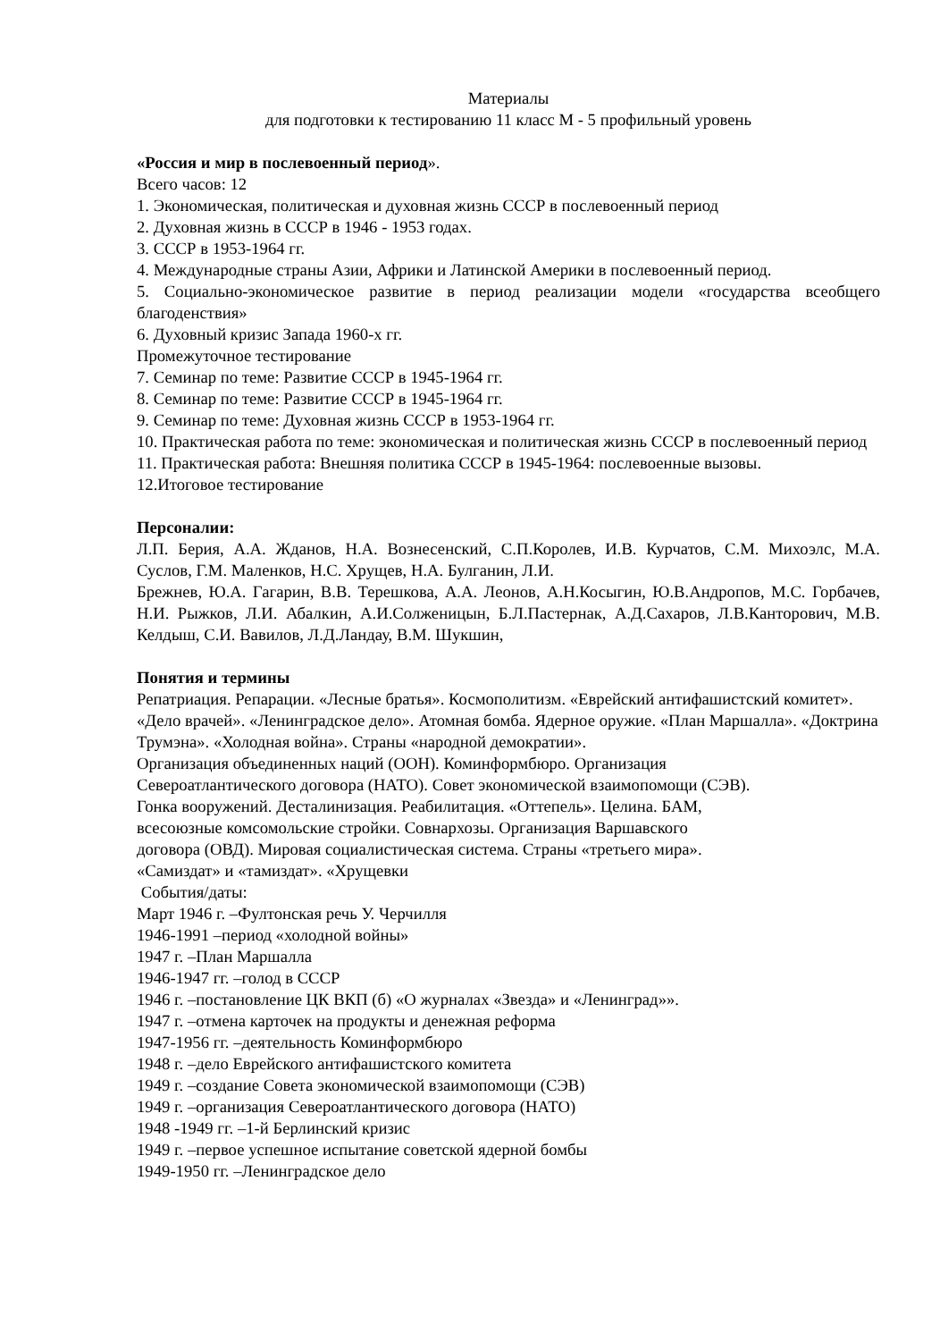Материалы
для подготовки к тестированию 11 класс М - 5 профильный уровень
«Россия и мир в послевоенный период».
Всего часов: 12
1. Экономическая, политическая и духовная жизнь СССР в послевоенный период
2. Духовная жизнь в СССР в 1946 - 1953 годах.
3. СССР в 1953-1964 гг.
4. Международные страны Азии, Африки и Латинской Америки в послевоенный период.
5. Социально-экономическое развитие в период реализации модели «государства всеобщего благоденствия»
6. Духовный кризис Запада 1960-х гг.
Промежуточное тестирование
7. Семинар по теме: Развитие СССР в 1945-1964 гг.
8. Семинар по теме: Развитие СССР в 1945-1964 гг.
9. Семинар по теме: Духовная жизнь СССР в 1953-1964 гг.
10. Практическая работа по теме: экономическая и политическая жизнь СССР в послевоенный период
11. Практическая работа: Внешняя политика СССР в 1945-1964: послевоенные вызовы.
12.Итоговое тестирование
Персоналии:
Л.П. Берия, А.А. Жданов, Н.А. Вознесенский, С.П.Королев, И.В. Курчатов, С.М. Михоэлс, М.А. Суслов, Г.М. Маленков, Н.С. Хрущев, Н.А. Булганин, Л.И.
Брежнев, Ю.А. Гагарин, В.В. Терешкова, А.А. Леонов, А.Н.Косыгин, Ю.В.Андропов, М.С. Горбачев, Н.И. Рыжков, Л.И. Абалкин, А.И.Солженицын, Б.Л.Пастернак, А.Д.Сахаров, Л.В.Канторович, М.В. Келдыш, С.И. Вавилов, Л.Д.Ландау, В.М. Шукшин,
Понятия и термины
Репатриация. Репарации. «Лесные братья». Космополитизм. «Еврейский антифашистский комитет». «Дело врачей». «Ленинградское дело». Атомная бомба. Ядерное оружие. «План Маршалла». «Доктрина Трумэна». «Холодная война». Страны «народной демократии».
Организация объединенных наций (ООН). Коминформбюро. Организация
Североатлантического договора (НАТО). Совет экономической взаимопомощи (СЭВ).
Гонка вооружений. Десталинизация. Реабилитация. «Оттепель». Целина. БАМ,
всесоюзные комсомольские стройки. Совнархозы. Организация Варшавского
договора (ОВД). Мировая социалистическая система. Страны «третьего мира».
«Самиздат» и «тамиздат». «Хрущевки
События/даты:
Март 1946 г. –Фултонская речь У. Черчилля
1946-1991 –период «холодной войны»
1947 г. –План Маршалла
1946-1947 гг. –голод в СССР
1946 г. –постановление ЦК ВКП (б) «О журналах «Звезда» и «Ленинград»».
1947 г. –отмена карточек на продукты и денежная реформа
1947-1956 гг. –деятельность Коминформбюро
1948 г. –дело Еврейского антифашистского комитета
1949 г. –создание Совета экономической взаимопомощи (СЭВ)
1949 г. –организация Североатлантического договора (НАТО)
1948 -1949 гг. –1-й Берлинский кризис
1949 г. –первое успешное испытание советской ядерной бомбы
1949-1950 гг. –Ленинградское дело